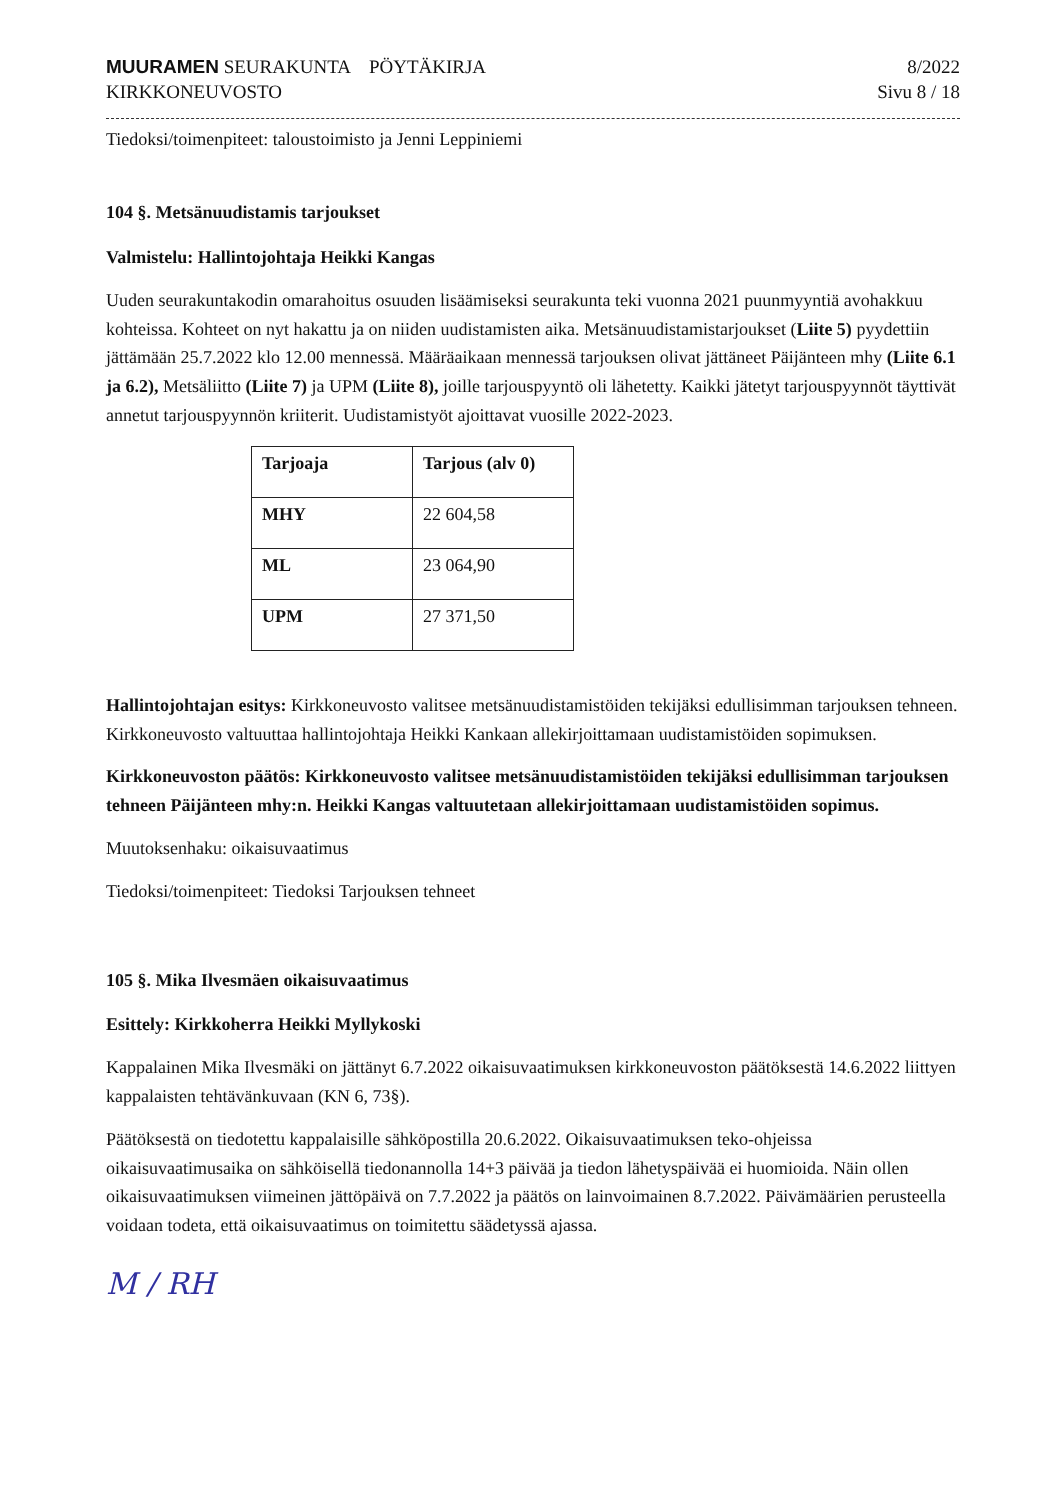MUURAMEN SEURAKUNTA PÖYTÄKIRJA
KIRKKONEUVOSTO
8/2022
Sivu 8 / 18
Tiedoksi/toimenpiteet: taloustoimisto ja Jenni Leppiniemi
104 §. Metsänuudistamis tarjoukset
Valmistelu: Hallintojohtaja Heikki Kangas
Uuden seurakuntakodin omarahoitus osuuden lisäämiseksi seurakunta teki vuonna 2021 puunmyyntiä avohakkuu kohteissa. Kohteet on nyt hakattu ja on niiden uudistamisten aika. Metsänuudistamistarjoukset (Liite 5) pyydettiin jättämään 25.7.2022 klo 12.00 mennessä. Määräaikaan mennessä tarjouksen olivat jättäneet Päijänteen mhy (Liite 6.1 ja 6.2), Metsäliitto (Liite 7) ja UPM (Liite 8), joille tarjouspyyntö oli lähetetty. Kaikki jätetyt tarjouspyynnöt täyttivät annetut tarjouspyynnön kriiterit. Uudistamistyöt ajoittavat vuosille 2022-2023.
| Tarjoaja | Tarjous (alv 0) |
| --- | --- |
| MHY | 22 604,58 |
| ML | 23 064,90 |
| UPM | 27 371,50 |
Hallintojohtajan esitys: Kirkkoneuvosto valitsee metsänuudistamistöiden tekijäksi edullisimman tarjouksen tehneen. Kirkkoneuvosto valtuuttaa hallintojohtaja Heikki Kankaan allekirjoittamaan uudistamistöiden sopimuksen.
Kirkkoneuvoston päätös: Kirkkoneuvosto valitsee metsänuudistamistöiden tekijäksi edullisimman tarjouksen tehneen Päijänteen mhy:n. Heikki Kangas valtuutetaan allekirjoittamaan uudistamistöiden sopimus.
Muutoksenhaku: oikaisuvaatimus
Tiedoksi/toimenpiteet: Tiedoksi Tarjouksen tehneet
105 §. Mika Ilvesmäen oikaisuvaatimus
Esittely: Kirkkoherra Heikki Myllykoski
Kappalainen Mika Ilvesmäki on jättänyt 6.7.2022 oikaisuvaatimuksen kirkkoneuvoston päätöksestä 14.6.2022 liittyen kappalaisten tehtävänkuvaan (KN 6, 73§).
Päätöksestä on tiedotettu kappalaisille sähköpostilla 20.6.2022. Oikaisuvaatimuksen teko-ohjeissa oikaisuvaatimusaika on sähköisellä tiedonannolla 14+3 päivää ja tiedon lähetyspäivää ei huomioida. Näin ollen oikaisuvaatimuksen viimeinen jättöpäivä on 7.7.2022 ja päätös on lainvoimainen 8.7.2022. Päivämäärien perusteella voidaan todeta, että oikaisuvaatimus on toimitettu säädetyssä ajassa.
M / RH